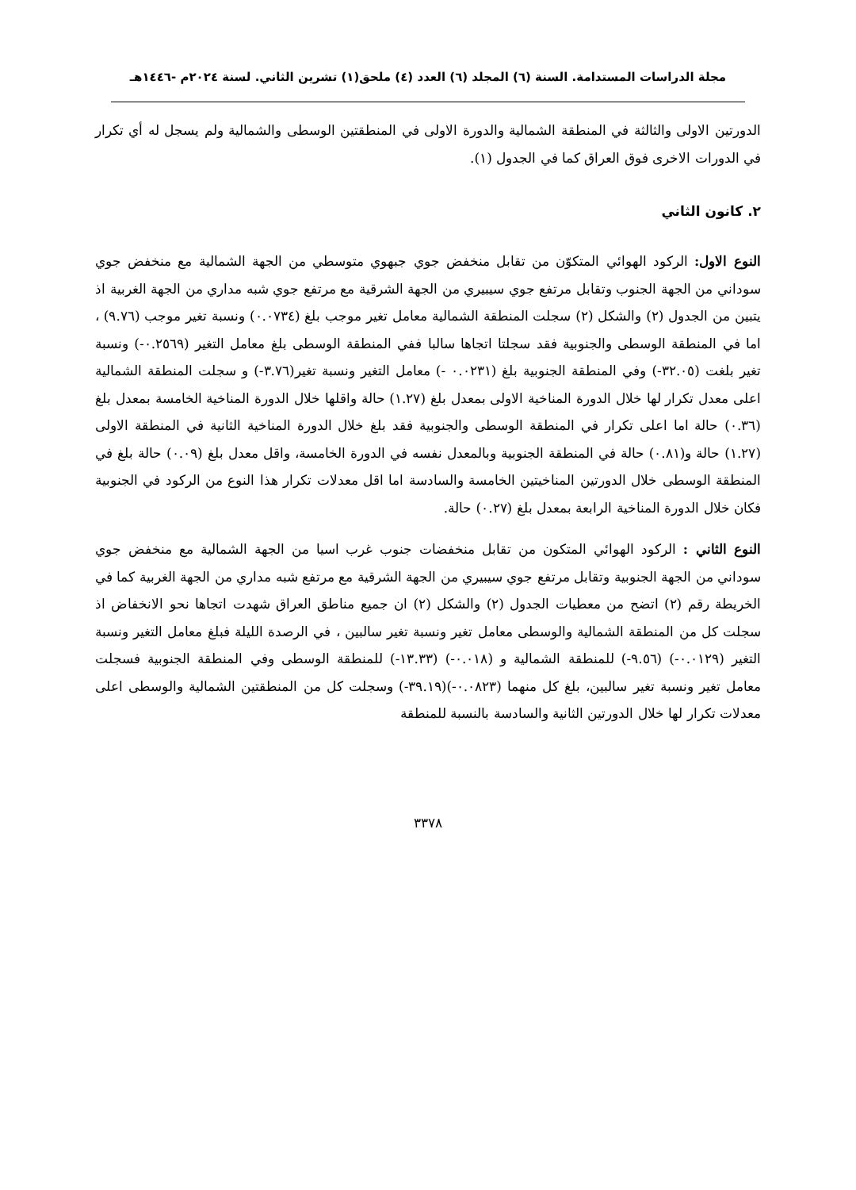مجلة الدراسات المستدامة. السنة (٦) المجلد (٦) العدد (٤) ملحق(١) تشرين الثاني. لسنة ٢٠٢٤م -١٤٤٦هـ
الدورتين الاولى والثالثة في المنطقة الشمالية والدورة الاولى في المنطقتين الوسطى والشمالية ولم يسجل له أي تكرار في الدورات الاخرى فوق العراق كما في الجدول (١).
٢. كانون الثاني
النوع الاول: الركود الهوائي المتكوّن من تقابل منخفض جوي جبهوي متوسطي من الجهة الشمالية مع منخفض جوي سوداني من الجهة الجنوب وتقابل مرتفع جوي سيبيري من الجهة الشرقية مع مرتفع جوي شبه مداري من الجهة الغربية اذ يتبين من الجدول (٢) والشكل (٢) سجلت المنطقة الشمالية معامل تغير موجب بلغ (٠.٠٧٣٤) ونسبة تغير موجب (٩.٧٦) ، اما في المنطقة الوسطى والجنوبية فقد سجلتا اتجاها سالبا ففي المنطقة الوسطى بلغ معامل التغير (٠.٢٥٦٩-) ونسبة تغير بلغت (٣٢.٠٥-) وفي المنطقة الجنوبية بلغ (٠.٠٢٣١ -) معامل التغير ونسبة تغير(٣.٧٦-) و سجلت المنطقة الشمالية اعلى معدل تكرار لها خلال الدورة المناخية الاولى بمعدل بلغ (١.٢٧) حالة واقلها خلال الدورة المناخية الخامسة بمعدل بلغ (٠.٣٦) حالة اما اعلى تكرار في المنطقة الوسطى والجنوبية فقد بلغ خلال الدورة المناخية الثانية في المنطقة الاولى (١.٢٧) حالة و(٠.٨١) حالة في المنطقة الجنوبية وبالمعدل نفسه في الدورة الخامسة، واقل معدل بلغ (٠.٠٩) حالة بلغ في المنطقة الوسطى خلال الدورتين المناخيتين الخامسة والسادسة اما اقل معدلات تكرار هذا النوع من الركود في الجنوبية فكان خلال الدورة المناخية الرابعة بمعدل بلغ (٠.٢٧) حالة.
النوع الثاني : الركود الهوائي المتكون من تقابل منخفضات جنوب غرب اسيا من الجهة الشمالية مع منخفض جوي سوداني من الجهة الجنوبية وتقابل مرتفع جوي سيبيري من الجهة الشرقية مع مرتفع شبه مداري من الجهة الغربية كما في الخريطة رقم (٢) اتضح من معطيات الجدول (٢) والشكل (٢) ان جميع مناطق العراق شهدت اتجاها نحو الانخفاض اذ سجلت كل من المنطقة الشمالية والوسطى معامل تغير ونسبة تغير سالبين ، في الرصدة الليلة فبلغ معامل التغير ونسبة التغير (٠.٠١٢٩-) (٩.٥٦-) للمنطقة الشمالية و (٠.٠١٨-) (١٣.٣٣-) للمنطقة الوسطى وفي المنطقة الجنوبية فسجلت معامل تغير ونسبة تغير سالبين، بلغ كل منهما (٠.٠٨٢٣-)(٣٩.١٩-) وسجلت كل من المنطقتين الشمالية والوسطى اعلى معدلات تكرار لها خلال الدورتين الثانية والسادسة بالنسبة للمنطقة
٣٣٧٨